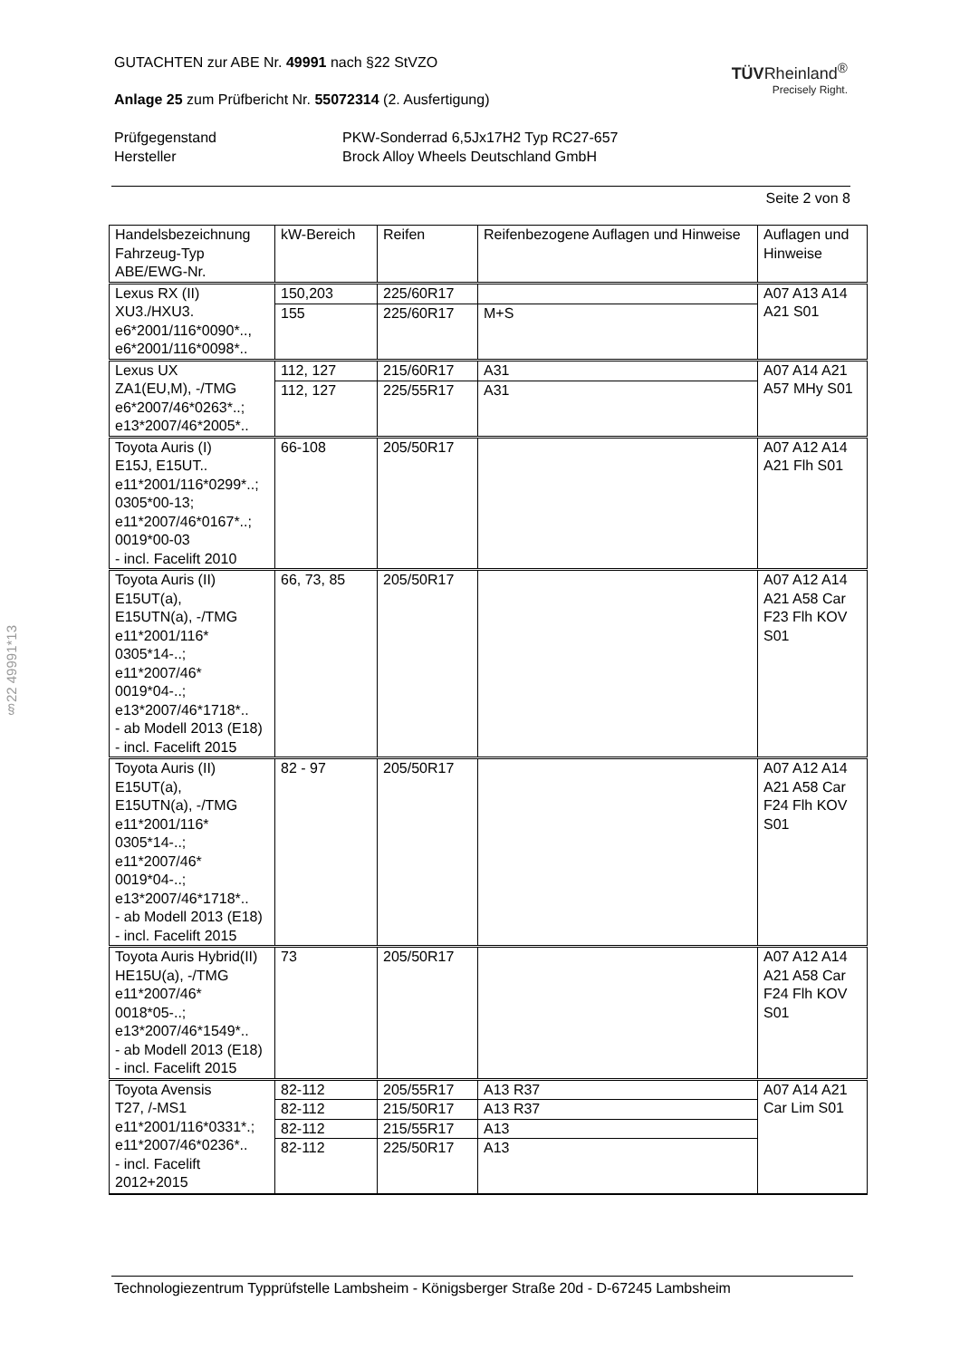§22 49991*13
GUTACHTEN zur ABE Nr. 49991 nach §22 StVZO
Anlage 25 zum Prüfbericht Nr. 55072314 (2. Ausfertigung)
TÜVRheinland<sup>®</sup>
Precisely Right.
Prüfgegenstand PKW-Sonderrad 6,5Jx17H2 Typ RC27-657 Hersteller Brock Alloy Wheels Deutschland GmbH
Seite 2 von 8
| Handelsbezeichnung Fahrzeug-Typ ABE/EWG-Nr. | kW-Bereich | Reifen | Reifenbezogene Auflagen und Hinweise | Auflagen und Hinweise |
| Lexus RX (II) XU3./HXU3. e6*2001/116*0090*.., e6*2001/116*0098*.. | 150,203 | 225/60R17 | | A07 A13 A14 A21 S01 |
| | 155 | 225/60R17 | M+S | |
| Lexus UX ZA1(EU,M), -/TMG e6*2007/46*0263*..; e13*2007/46*2005*.. | 112, 127 | 215/60R17 | A31 | A07 A14 A21 A57 MHy S01 |
| | 112, 127 | 225/55R17 | A31 | |
| Toyota Auris (I) E15J, E15UT.. e11*2001/116*0299*..; 0305*00-13; e11*2007/46*0167*..; 0019*00-03 - incl. Facelift 2010 | 66-108 | 205/50R17 | | A07 A12 A14 A21 Flh S01 |
| Toyota Auris (II) E15UT(a), E15UTN(a), -/TMG e11*2001/116* 0305*14-..; e11*2007/46* 0019*04-..; e13*2007/46*1718*.. - ab Modell 2013 (E18) - incl. Facelift 2015 | 66, 73, 85 | 205/50R17 | | A07 A12 A14 A21 A58 Car F23 Flh KOV S01 |
| Toyota Auris (II) E15UT(a), E15UTN(a), -/TMG e11*2001/116* 0305*14-..; e11*2007/46* 0019*04-..; e13*2007/46*1718*.. - ab Modell 2013 (E18) - incl. Facelift 2015 | 82 - 97 | 205/50R17 | | A07 A12 A14 A21 A58 Car F24 Flh KOV S01 |
| Toyota Auris Hybrid(II) HE15U(a), -/TMG e11*2007/46* 0018*05-..; e13*2007/46*1549*.. - ab Modell 2013 (E18) - incl. Facelift 2015 | 73 | 205/50R17 | | A07 A12 A14 A21 A58 Car F24 Flh KOV S01 |
| Toyota Avensis T27, /-MS1 e11*2001/116*0331*.; e11*2007/46*0236*.. - incl. Facelift 2012+2015 | 82-112 | 205/55R17 | A13 R37 | A07 A14 A21 Car Lim S01 |
| | 82-112 | 215/50R17 | A13 R37 | |
| | 82-112 | 215/55R17 | A13 | |
| | 82-112 | 225/50R17 | A13 | |
Technologiezentrum Typprüfstelle Lambsheim - Königsberger Straße 20d - D-67245 Lambsheim